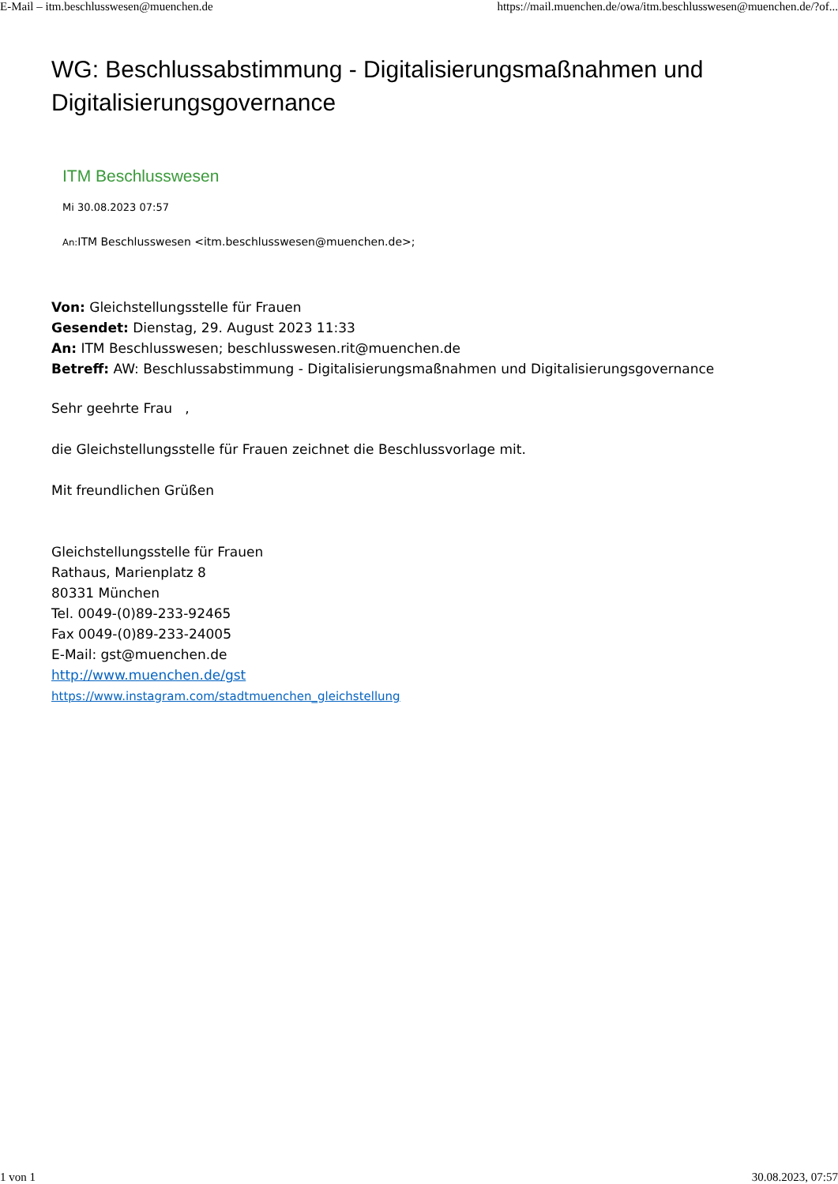E-Mail – itm.beschlusswesen@muenchen.de https://mail.muenchen.de/owa/itm.beschlusswesen@muenchen.de/?of...
WG: Beschlussabstimmung - Digitalisierungsmaßnahmen und Digitalisierungsgovernance
ITM Beschlusswesen
Mi 30.08.2023 07:57
An: ITM Beschlusswesen <itm.beschlusswesen@muenchen.de>;
Von: Gleichstellungsstelle für Frauen
Gesendet: Dienstag, 29. August 2023 11:33
An: ITM Beschlusswesen; beschlusswesen.rit@muenchen.de
Betreff: AW: Beschlussabstimmung - Digitalisierungsmaßnahmen und Digitalisierungsgovernance
Sehr geehrte Frau ,
die Gleichstellungsstelle für Frauen zeichnet die Beschlussvorlage mit.
Mit freundlichen Grüßen
Gleichstellungsstelle für Frauen
Rathaus, Marienplatz 8
80331 München
Tel. 0049-(0)89-233-92465
Fax 0049-(0)89-233-24005
E-Mail: gst@muenchen.de
http://www.muenchen.de/gst
https://www.instagram.com/stadtmuenchen_gleichstellung
1 von 1 30.08.2023, 07:57